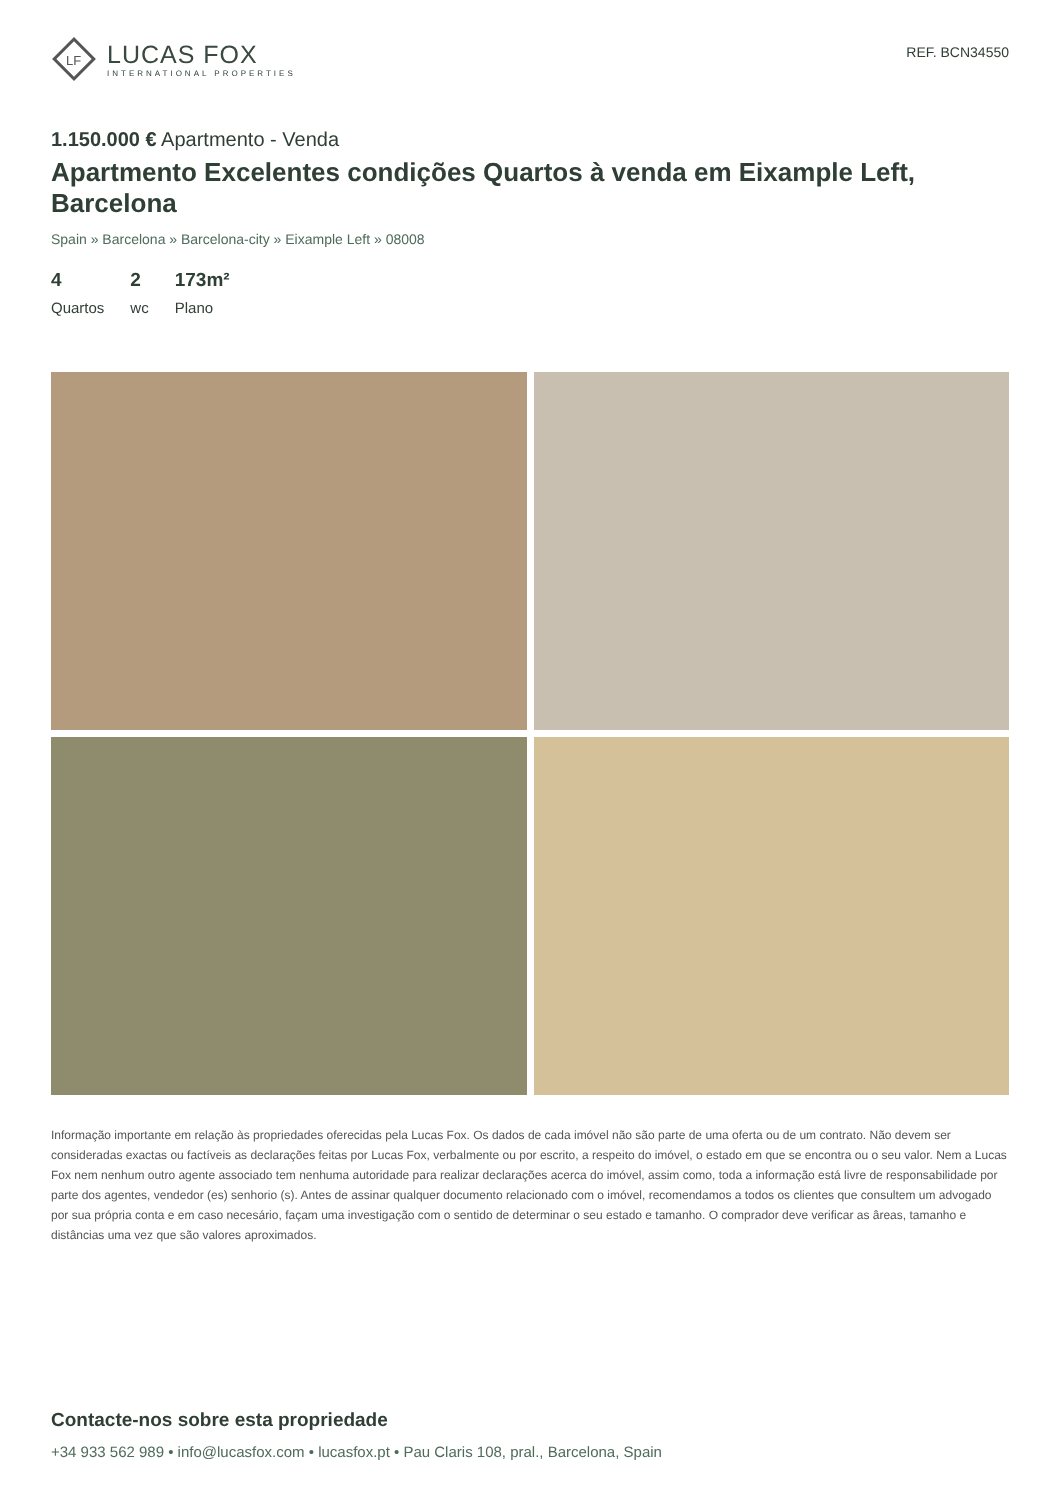LF
LUCAS FOX
INTERNATIONAL PROPERTIES
REF. BCN34550
1.150.000 € Apartmento - Venda
Apartmento Excelentes condições Quartos à venda em Eixample Left, Barcelona
Spain » Barcelona » Barcelona-city » Eixample Left » 08008
4
Quartos
2
wc
173m²
Plano
Informação importante em relação às propriedades oferecidas pela Lucas Fox. Os dados de cada imóvel não são parte de uma oferta ou de um contrato. Não devem ser consideradas exactas ou factíveis as declarações feitas por Lucas Fox, verbalmente ou por escrito, a respeito do imóvel, o estado em que se encontra ou o seu valor. Nem a Lucas Fox nem nenhum outro agente associado tem nenhuma autoridade para realizar declarações acerca do imóvel, assim como, toda a informação está livre de responsabilidade por parte dos agentes, vendedor (es) senhorio (s). Antes de assinar qualquer documento relacionado com o imóvel, recomendamos a todos os clientes que consultem um advogado por sua própria conta e em caso necesário, façam uma investigação com o sentido de determinar o seu estado e tamanho. O comprador deve verificar as âreas, tamanho e distâncias uma vez que são valores aproximados.
Contacte-nos sobre esta propriedade
+34 933 562 989 • info@lucasfox.com • lucasfox.pt • Pau Claris 108, pral., Barcelona, Spain